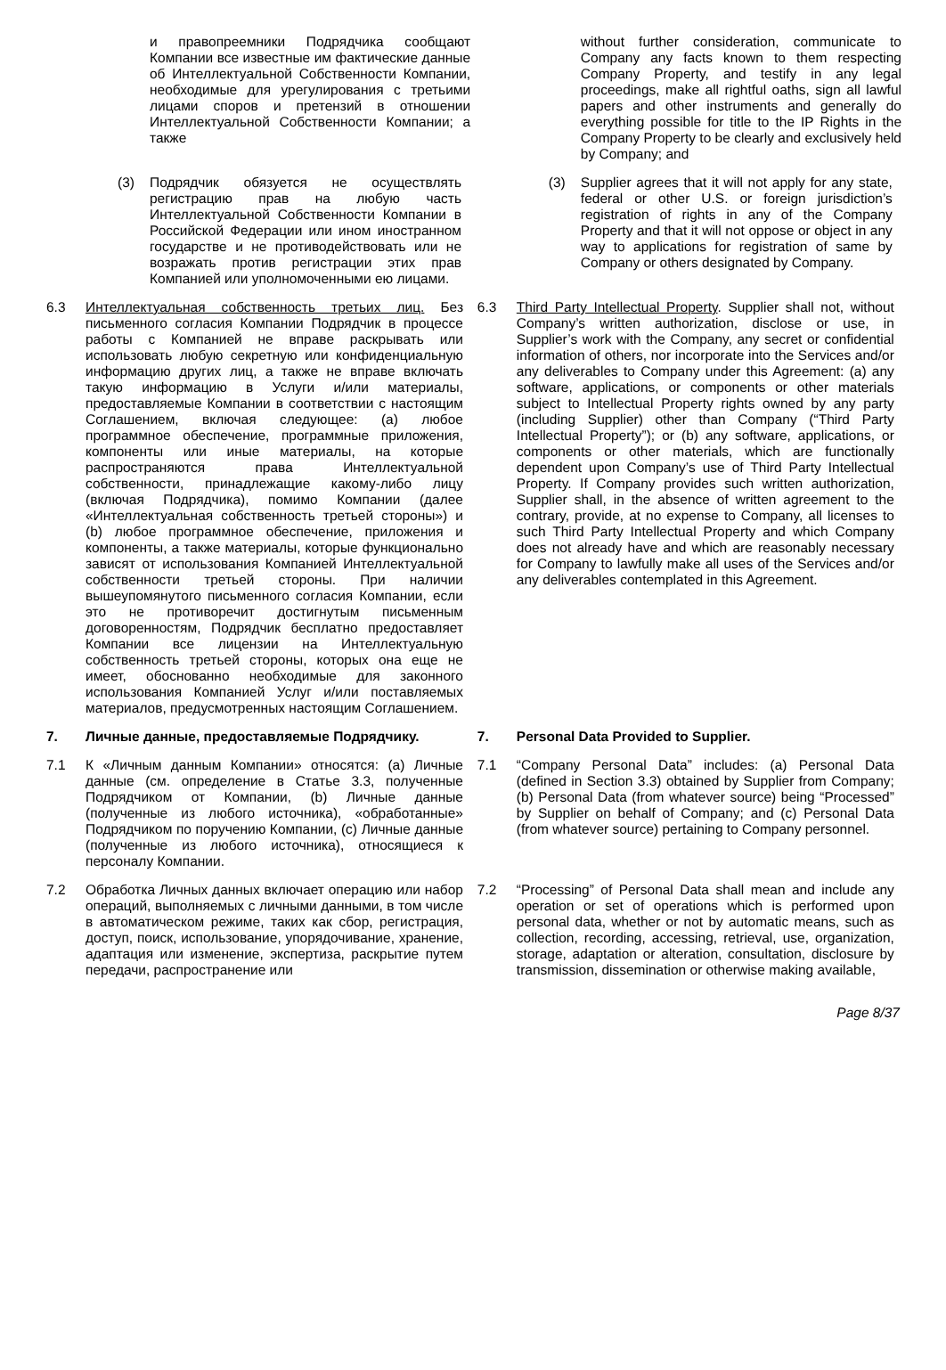| и правопреемники Подрядчика сообщают Компании все известные им фактические данные об Интеллектуальной Собственности Компании, необходимые для урегулирования с третьими лицами споров и претензий в отношении Интеллектуальной Собственности Компании; а также | | without further consideration, communicate to Company any facts known to them respecting Company Property, and testify in any legal proceedings, make all rightful oaths, sign all lawful papers and other instruments and generally do everything possible for title to the IP Rights in the Company Property to be clearly and exclusively held by Company; and |
| (3) Подрядчик обязуется не осуществлять регистрацию прав на любую часть Интеллектуальной Собственности Компании в Российской Федерации или ином иностранном государстве и не противодействовать или не возражать против регистрации этих прав Компанией или уполномоченными ею лицами. | | (3) Supplier agrees that it will not apply for any state, federal or other U.S. or foreign jurisdiction’s registration of rights in any of the Company Property and that it will not oppose or object in any way to applications for registration of same by Company or others designated by Company. |
| 6.3 Интеллектуальная собственность третьих лиц. Без письменного согласия Компании Подрядчик в процессе работы с Компанией не вправе раскрывать или использовать любую секретную или конфиденциальную информацию других лиц, а также не вправе включать такую информацию в Услуги и/или материалы, предоставляемые Компании в соответствии с настоящим Соглашением, включая следующее: (a) любое программное обеспечение, программные приложения, компоненты или иные материалы, на которые распространяются права Интеллектуальной собственности, принадлежащие какому-либо лицу (включая Подрядчика), помимо Компании (далее «Интеллектуальная собственность третьей стороны») и (b) любое программное обеспечение, приложения и компоненты, а также материалы, которые функционально зависят от использования Компанией Интеллектуальной собственности третьей стороны. При наличии вышеупомянутого письменного согласия Компании, если это не противоречит достигнутым письменным договоренностям, Подрядчик бесплатно предоставляет Компании все лицензии на Интеллектуальную собственность третьей стороны, которых она еще не имеет, обоснованно необходимые для законного использования Компанией Услуг и/или поставляемых материалов, предусмотренных настоящим Соглашением. | | 6.3 Third Party Intellectual Property . Supplier shall not, without Company’s written authorization, disclose or use, in Supplier’s work with the Company, any secret or confidential information of others, nor incorporate into the Services and/or any deliverables to Company under this Agreement: (a) any software, applications, or components or other materials subject to Intellectual Property rights owned by any party (including Supplier) other than Company (“Third Party Intellectual Property”); or (b) any software, applications, or components or other materials, which are functionally dependent upon Company’s use of Third Party Intellectual Property. If Company provides such written authorization, Supplier shall, in the absence of written agreement to the contrary, provide, at no expense to Company, all licenses to such Third Party Intellectual Property and which Company does not already have and which are reasonably necessary for Company to lawfully make all uses of the Services and/or any deliverables contemplated in this Agreement. |
| 7. Личные данные, предоставляемые Подрядчику. | | 7. Personal Data Provided to Supplier. |
| 7.1 К «Личным данным Компании» относятся: (a) Личные данные (см. определение в Статье 3.3, полученные Подрядчиком от Компании, (b) Личные данные (полученные из любого источника), «обработанные» Подрядчиком по поручению Компании, (c) Личные данные (полученные из любого источника), относящиеся к персоналу Компании. | | 7.1 “Company Personal Data” includes: (a) Personal Data (defined in Section 3.3) obtained by Supplier from Company; (b) Personal Data (from whatever source) being “Processed” by Supplier on behalf of Company; and (c) Personal Data (from whatever source) pertaining to Company personnel. |
| 7.2 Обработка Личных данных включает операцию или набор операций, выполняемых с личными данными, в том числе в автоматическом режиме, таких как сбор, регистрация, доступ, поиск, использование, упорядочивание, хранение, адаптация или изменение, экспертиза, раскрытие путем передачи, распространение или | | 7.2 “Processing” of Personal Data shall mean and include any operation or set of operations which is performed upon personal data, whether or not by automatic means, such as collection, recording, accessing, retrieval, use, organization, storage, adaptation or alteration, consultation, disclosure by transmission, dissemination or otherwise making available, |
Page 8/37